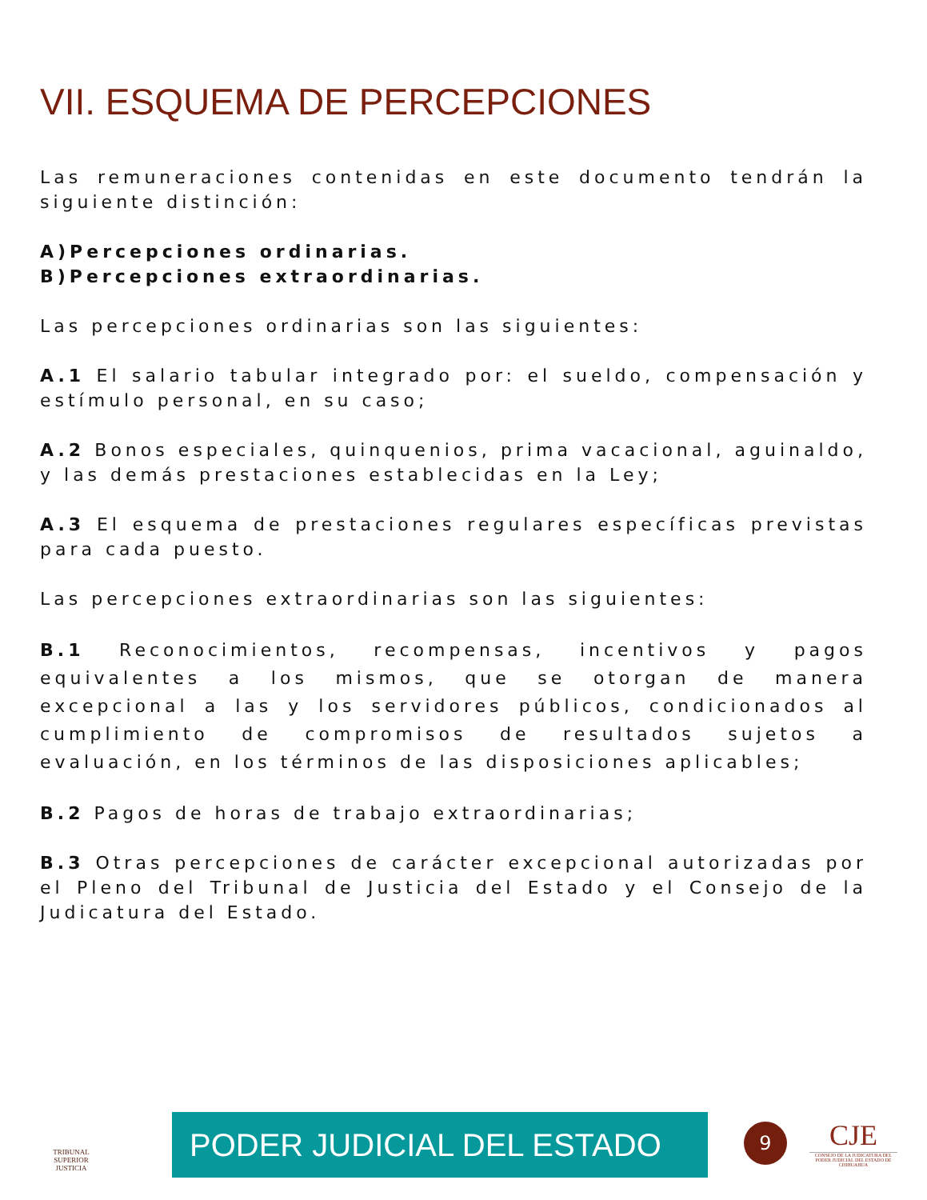VII. ESQUEMA DE PERCEPCIONES
Las remuneraciones contenidas en este documento tendrán la siguiente distinción:
A)Percepciones ordinarias.
B)Percepciones extraordinarias.
Las percepciones ordinarias son las siguientes:
A.1 El salario tabular integrado por: el sueldo, compensación y estímulo personal, en su caso;
A.2 Bonos especiales, quinquenios, prima vacacional, aguinaldo, y las demás prestaciones establecidas en la Ley;
A.3 El esquema de prestaciones regulares específicas previstas para cada puesto.
Las percepciones extraordinarias son las siguientes:
B.1 Reconocimientos, recompensas, incentivos y pagos equivalentes a los mismos, que se otorgan de manera excepcional a las y los servidores públicos, condicionados al cumplimiento de compromisos de resultados sujetos a evaluación, en los términos de las disposiciones aplicables;
B.2 Pagos de horas de trabajo extraordinarias;
B.3 Otras percepciones de carácter excepcional autorizadas por el Pleno del Tribunal de Justicia del Estado y el Consejo de la Judicatura del Estado.
TRIBUNAL SUPERIOR
JUSTICIA
PODER JUDICIAL DEL ESTADO 9
CJE
CONSEJO DE LA JUDICATURA DEL PODER JUDICIAL DEL ESTADO DE CHIHUAHUA